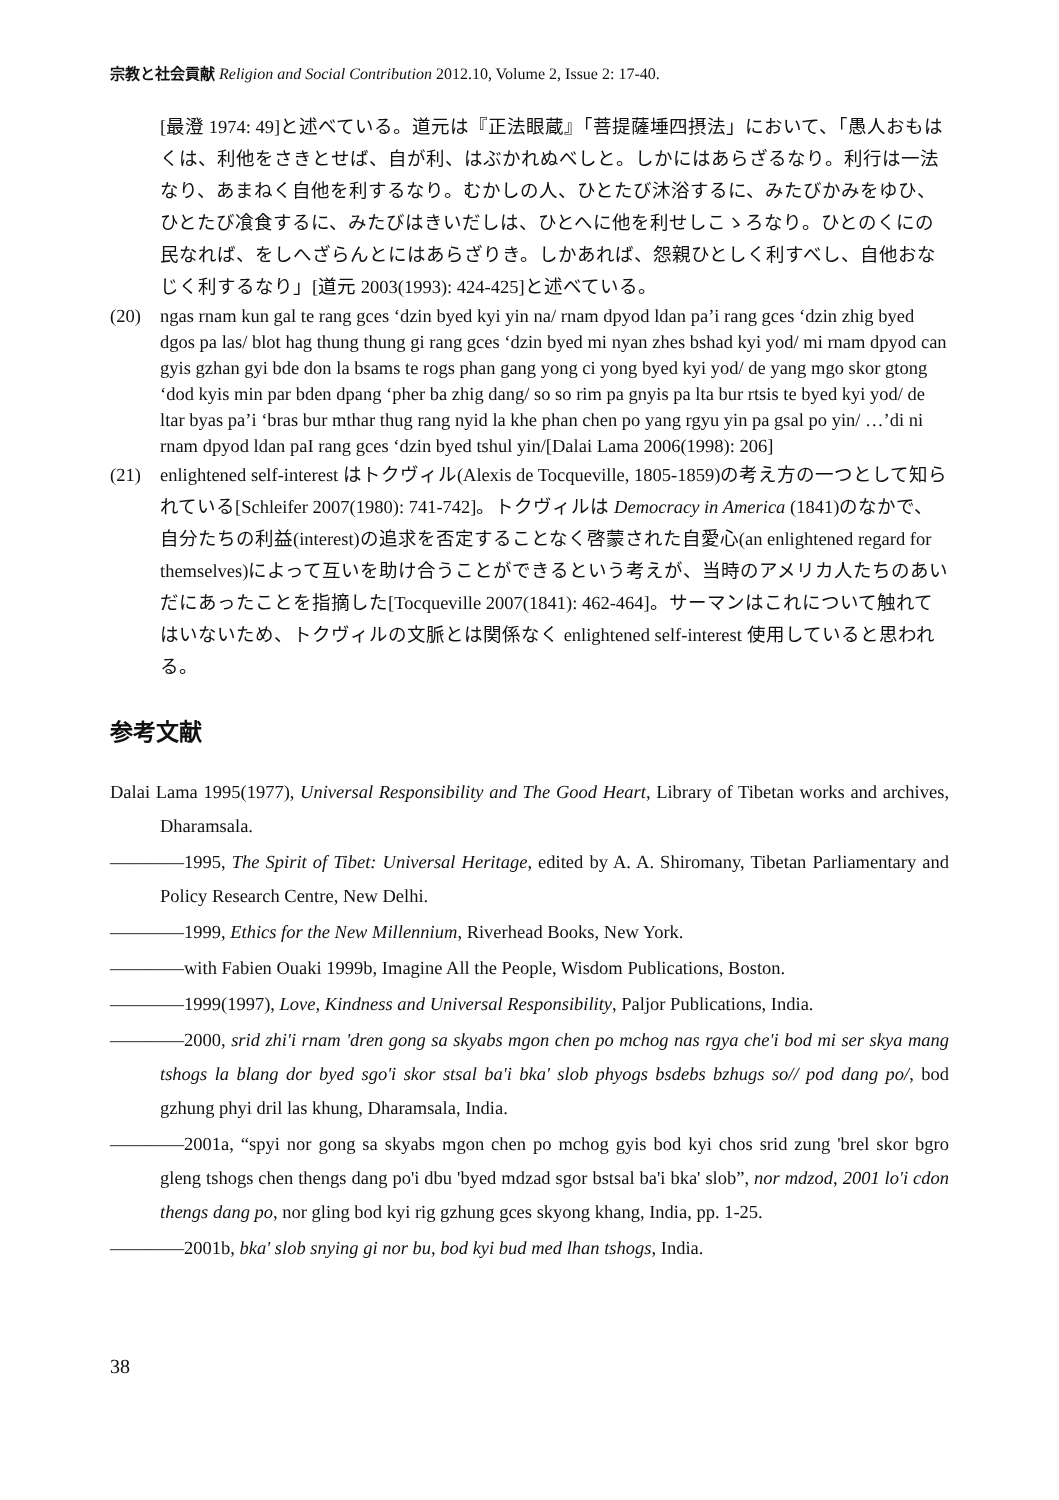宗教と社会貢献 Religion and Social Contribution 2012.10, Volume 2, Issue 2: 17-40.
[最澄 1974: 49]と述べている。道元は『正法眼蔵』「菩提薩埵四摂法」において、「愚人おもはくは、利他をさきとせば、自が利、はぶかれぬべしと。しかにはあらざるなり。利行は一法なり、あまねく自他を利するなり。むかしの人、ひとたび沐浴するに、みたびかみをゆひ、ひとたび飡食するに、みたびはきいだしは、ひとへに他を利せしこゝろなり。ひとのくにの民なれば、をしへざらんとにはあらざりき。しかあれば、怨親ひとしく利すべし、自他おなじく利するなり」[道元 2003(1993): 424-425]と述べている。
(20) ngas rnam kun gal te rang gces ‘dzin byed kyi yin na/ rnam dpyod ldan pa’i rang gces ‘dzin zhig byed dgos pa las/ blot hag thung thung gi rang gces ‘dzin byed mi nyan zhes bshad kyi yod/ mi rnam dpyod can gyis gzhan gyi bde don la bsams te rogs phan gang yong ci yong byed kyi yod/ de yang mgo skor gtong ‘dod kyis min par bden dpang ‘pher ba zhig dang/ so so rim pa gnyis pa lta bur rtsis te byed kyi yod/ de ltar byas pa’i ‘bras bur mthar thug rang nyid la khe phan chen po yang rgyu yin pa gsal po yin/ …’di ni rnam dpyod ldan paI rang gces ‘dzin byed tshul yin/[Dalai Lama 2006(1998): 206]
(21) enlightened self-interest はトクヴィル(Alexis de Tocqueville, 1805-1859)の考え方の一つとして知られている[Schleifer 2007(1980): 741-742]。トクヴィルは Democracy in America (1841)のなかで、自分たちの利益(interest)の追求を否定することなく啓蒙された自愛心(an enlightened regard for themselves)によって互いを助け合うことができるという考えが、当時のアメリカ人たちのあいだにあったことを指摘した[Tocqueville 2007(1841): 462-464]。サーマンはこれについて触れてはいないため、トクヴィルの文脈とは関係なく enlightened self-interest 使用していると思われる。
参考文献
Dalai Lama 1995(1977), Universal Responsibility and The Good Heart, Library of Tibetan works and archives, Dharamsala.
――――1995, The Spirit of Tibet: Universal Heritage, edited by A. A. Shiromany, Tibetan Parliamentary and Policy Research Centre, New Delhi.
――――1999, Ethics for the New Millennium, Riverhead Books, New York.
――――with Fabien Ouaki 1999b, Imagine All the People, Wisdom Publications, Boston.
――――1999(1997), Love, Kindness and Universal Responsibility, Paljor Publications, India.
――――2000, srid zhi'i rnam 'dren gong sa skyabs mgon chen po mchog nas rgya che'i bod mi ser skya mang tshogs la blang dor byed sgo'i skor stsal ba'i bka' slob phyogs bsdebs bzhugs so// pod dang po/, bod gzhung phyi dril las khung, Dharamsala, India.
――――2001a, “spyi nor gong sa skyabs mgon chen po mchog gyis bod kyi chos srid zung 'brel skor bgro gleng tshogs chen thengs dang po'i dbu 'byed mdzad sgor bstsal ba'i bka' slob”, nor mdzod, 2001 lo'i cdon thengs dang po, nor gling bod kyi rig gzhung gces skyong khang, India, pp. 1-25.
――――2001b, bka' slob snying gi nor bu, bod kyi bud med lhan tshogs, India.
38